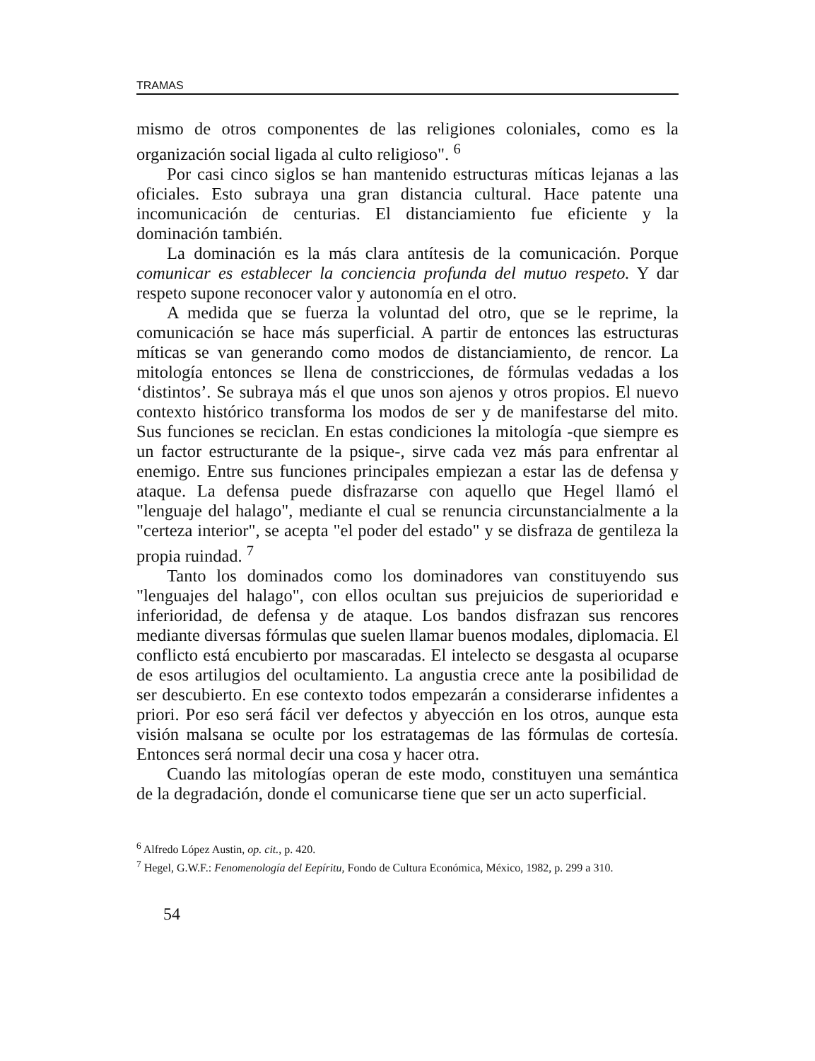TRAMAS
mismo de otros componentes de las religiones coloniales, como es la organización social ligada al culto religioso". <sup>6</sup>
Por casi cinco siglos se han mantenido estructuras míticas lejanas a las oficiales. Esto subraya una gran distancia cultural. Hace patente una incomunicación de centurias. El distanciamiento fue eficiente y la dominación también.
La dominación es la más clara antítesis de la comunicación. Porque comunicar es establecer la conciencia profunda del mutuo respeto. Y dar respeto supone reconocer valor y autonomía en el otro.
A medida que se fuerza la voluntad del otro, que se le reprime, la comunicación se hace más superficial. A partir de entonces las estructuras míticas se van generando como modos de distanciamiento, de rencor. La mitología entonces se llena de constricciones, de fórmulas vedadas a los ‘distintos’. Se subraya más el que unos son ajenos y otros propios. El nuevo contexto histórico transforma los modos de ser y de manifestarse del mito. Sus funciones se reciclan. En estas condiciones la mitología -que siempre es un factor estructurante de la psique-, sirve cada vez más para enfrentar al enemigo. Entre sus funciones principales empiezan a estar las de defensa y ataque. La defensa puede disfrazarse con aquello que Hegel llamó el "lenguaje del halago", mediante el cual se renuncia circunstancialmente a la "certeza interior", se acepta "el poder del estado" y se disfraza de gentileza la propia ruindad. <sup>7</sup>
Tanto los dominados como los dominadores van constituyendo sus "lenguajes del halago", con ellos ocultan sus prejuicios de superioridad e inferioridad, de defensa y de ataque. Los bandos disfrazan sus rencores mediante diversas fórmulas que suelen llamar buenos modales, diplomacia. El conflicto está encubierto por mascaradas. El intelecto se desgasta al ocuparse de esos artilugios del ocultamiento. La angustia crece ante la posibilidad de ser descubierto. En ese contexto todos empezarán a considerarse infidentes a priori. Por eso será fácil ver defectos y abyección en los otros, aunque esta visión malsana se oculte por los estratagemas de las fórmulas de cortesía. Entonces será normal decir una cosa y hacer otra.
Cuando las mitologías operan de este modo, constituyen una semántica de la degradación, donde el comunicarse tiene que ser un acto superficial.
<sup>6</sup> Alfredo López Austin, op. cit., p. 420.
<sup>7</sup> Hegel, G.W.F.: Fenomenología del Eepíritu, Fondo de Cultura Económica, México, 1982, p. 299 a 310.
54